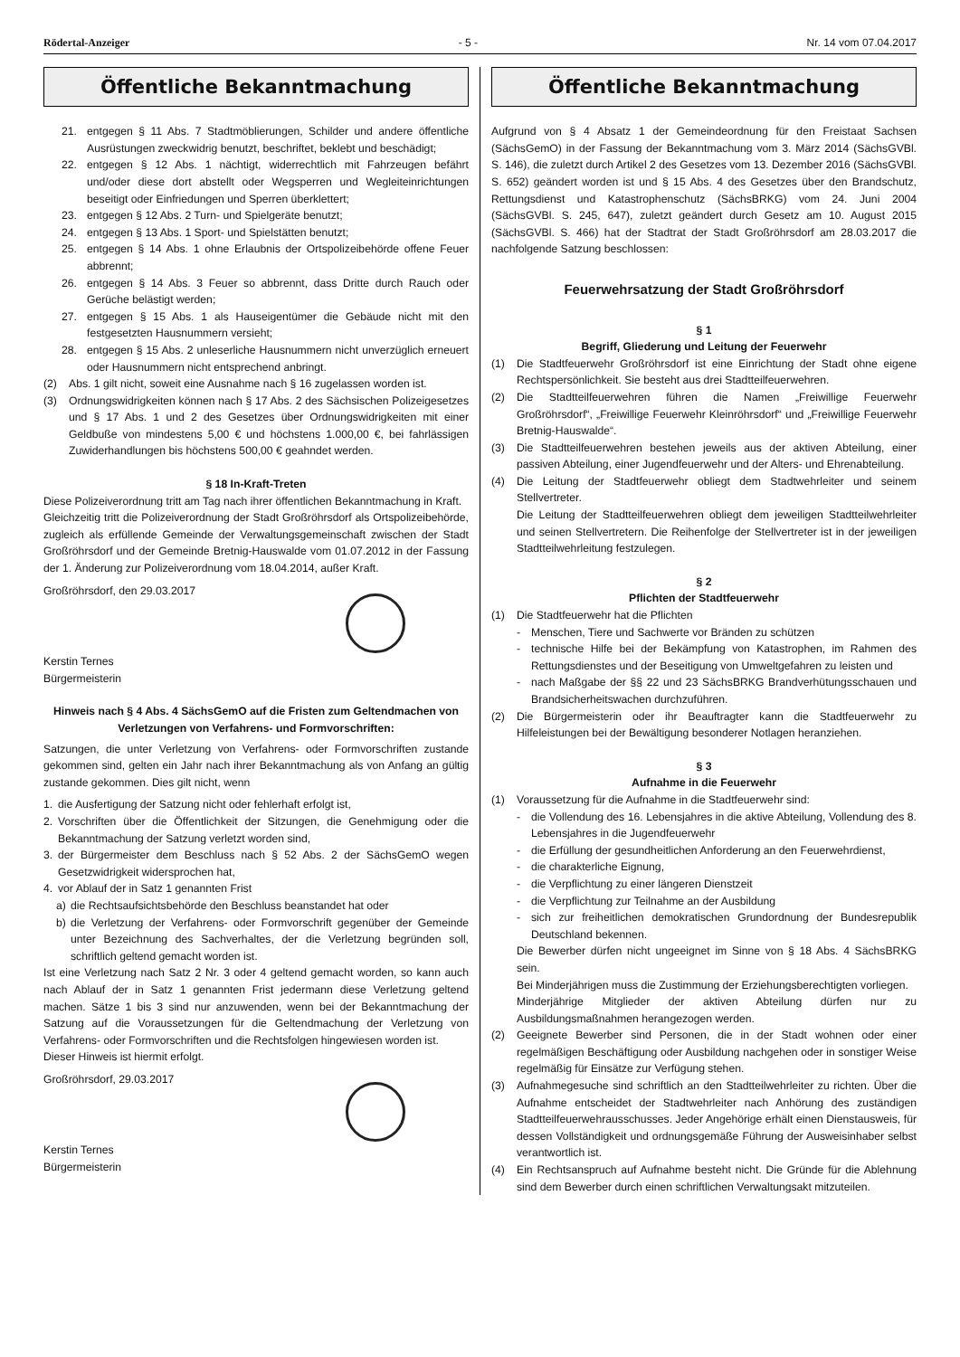Rödertal-Anzeiger - 5 - Nr. 14 vom 07.04.2017
Öffentliche Bekanntmachung
21. entgegen § 11 Abs. 7 Stadtmöblierungen, Schilder und andere öffentliche Ausrüstungen zweckwidrig benutzt, beschriftet, beklebt und beschädigt;
22. entgegen § 12 Abs. 1 nächtigt, widerrechtlich mit Fahrzeugen befährt und/oder diese dort abstellt oder Wegsperren und Wegleiteinrichtungen beseitigt oder Einfriedungen und Sperren überklettert;
23. entgegen § 12 Abs. 2 Turn- und Spielgeräte benutzt;
24. entgegen § 13 Abs. 1 Sport- und Spielstätten benutzt;
25. entgegen § 14 Abs. 1 ohne Erlaubnis der Ortspolizeibehörde offene Feuer abbrennt;
26. entgegen § 14 Abs. 3 Feuer so abbrennt, dass Dritte durch Rauch oder Gerüche belästigt werden;
27. entgegen § 15 Abs. 1 als Hauseigentümer die Gebäude nicht mit den festgesetzten Hausnummern versieht;
28. entgegen § 15 Abs. 2 unleserliche Hausnummern nicht unverzüglich erneuert oder Hausnummern nicht entsprechend anbringt.
(2) Abs. 1 gilt nicht, soweit eine Ausnahme nach § 16 zugelassen worden ist.
(3) Ordnungswidrigkeiten können nach § 17 Abs. 2 des Sächsischen Polizeigesetzes und § 17 Abs. 1 und 2 des Gesetzes über Ordnungswidrigkeiten mit einer Geldbuße von mindestens 5,00 € und höchstens 1.000,00 €, bei fahrlässigen Zuwiderhandlungen bis höchstens 500,00 € geahndet werden.
§ 18 In-Kraft-Treten
Diese Polizeiverordnung tritt am Tag nach ihrer öffentlichen Bekanntmachung in Kraft.
Gleichzeitig tritt die Polizeiverordnung der Stadt Großröhrsdorf als Ortspolizeibehörde, zugleich als erfüllende Gemeinde der Verwaltungsgemeinschaft zwischen der Stadt Großröhrsdorf und der Gemeinde Bretnig-Hauswalde vom 01.07.2012 in der Fassung der 1. Änderung zur Polizeiverordnung vom 18.04.2014, außer Kraft.
Großröhrsdorf, den 29.03.2017
Kerstin Ternes
Bürgermeisterin
Hinweis nach § 4 Abs. 4 SächsGemO auf die Fristen zum Geltendmachen von Verletzungen von Verfahrens- und Formvorschriften:
Satzungen, die unter Verletzung von Verfahrens- oder Formvorschriften zustande gekommen sind, gelten ein Jahr nach ihrer Bekanntmachung als von Anfang an gültig zustande gekommen. Dies gilt nicht, wenn
1. die Ausfertigung der Satzung nicht oder fehlerhaft erfolgt ist,
2. Vorschriften über die Öffentlichkeit der Sitzungen, die Genehmigung oder die Bekanntmachung der Satzung verletzt worden sind,
3. der Bürgermeister dem Beschluss nach § 52 Abs. 2 der SächsGemO wegen Gesetzwidrigkeit widersprochen hat,
4. vor Ablauf der in Satz 1 genannten Frist
a) die Rechtsaufsichtsbehörde den Beschluss beanstandet hat oder
b) die Verletzung der Verfahrens- oder Formvorschrift gegenüber der Gemeinde unter Bezeichnung des Sachverhaltes, der die Verletzung begründen soll, schriftlich geltend gemacht worden ist.
Ist eine Verletzung nach Satz 2 Nr. 3 oder 4 geltend gemacht worden, so kann auch nach Ablauf der in Satz 1 genannten Frist jedermann diese Verletzung geltend machen. Sätze 1 bis 3 sind nur anzuwenden, wenn bei der Bekanntmachung der Satzung auf die Voraussetzungen für die Geltendmachung der Verletzung von Verfahrens- oder Formvorschriften und die Rechtsfolgen hingewiesen worden ist.
Dieser Hinweis ist hiermit erfolgt.
Großröhrsdorf, 29.03.2017
Kerstin Ternes
Bürgermeisterin
Öffentliche Bekanntmachung
Aufgrund von § 4 Absatz 1 der Gemeindeordnung für den Freistaat Sachsen (SächsGemO) in der Fassung der Bekanntmachung vom 3. März 2014 (SächsGVBl. S. 146), die zuletzt durch Artikel 2 des Gesetzes vom 13. Dezember 2016 (SächsGVBl. S. 652) geändert worden ist und § 15 Abs. 4 des Gesetzes über den Brandschutz, Rettungsdienst und Katastrophenschutz (SächsBRKG) vom 24. Juni 2004 (SächsGVBl. S. 245, 647), zuletzt geändert durch Gesetz am 10. August 2015 (SächsGVBl. S. 466) hat der Stadtrat der Stadt Großröhrsdorf am 28.03.2017 die nachfolgende Satzung beschlossen:
Feuerwehrsatzung der Stadt Großröhrsdorf
§ 1
Begriff, Gliederung und Leitung der Feuerwehr
(1) Die Stadtfeuerwehr Großröhrsdorf ist eine Einrichtung der Stadt ohne eigene Rechtspersönlichkeit. Sie besteht aus drei Stadtteilfeuerwehren.
(2) Die Stadtteilfeuerwehren führen die Namen „Freiwillige Feuerwehr Großröhrsdorf“, „Freiwillige Feuerwehr Kleinröhrsdorf“ und „Freiwillige Feuerwehr Bretnig-Hauswalde“.
(3) Die Stadtteilfeuerwehren bestehen jeweils aus der aktiven Abteilung, einer passiven Abteilung, einer Jugendfeuerwehr und der Alters- und Ehrenabteilung.
(4) Die Leitung der Stadtfeuerwehr obliegt dem Stadtwehrleiter und seinem Stellvertreter.
Die Leitung der Stadtteilfeuerwehren obliegt dem jeweiligen Stadtteilwehrleiter und seinen Stellvertretern. Die Reihenfolge der Stellvertreter ist in der jeweiligen Stadtteilwehrleitung festzulegen.
§ 2
Pflichten der Stadtfeuerwehr
(1) Die Stadtfeuerwehr hat die Pflichten
- Menschen, Tiere und Sachwerte vor Bränden zu schützen
- technische Hilfe bei der Bekämpfung von Katastrophen, im Rahmen des Rettungsdienstes und der Beseitigung von Umweltgefahren zu leisten und
- nach Maßgabe der §§ 22 und 23 SächsBRKG Brandverhütungsschauen und Brandsicherheitswachen durchzuführen.
(2) Die Bürgermeisterin oder ihr Beauftragter kann die Stadtfeuerwehr zu Hilfeleistungen bei der Bewältigung besonderer Notlagen heranziehen.
§ 3
Aufnahme in die Feuerwehr
(1) Voraussetzung für die Aufnahme in die Stadtfeuerwehr sind:
- die Vollendung des 16. Lebensjahres in die aktive Abteilung, Vollendung des 8. Lebensjahres in die Jugendfeuerwehr
- die Erfüllung der gesundheitlichen Anforderung an den Feuerwehrdienst,
- die charakterliche Eignung,
- die Verpflichtung zu einer längeren Dienstzeit
- die Verpflichtung zur Teilnahme an der Ausbildung
- sich zur freiheitlichen demokratischen Grundordnung der Bundesrepublik Deutschland bekennen.
Die Bewerber dürfen nicht ungeeignet im Sinne von § 18 Abs. 4 SächsBRKG sein.
Bei Minderjährigen muss die Zustimmung der Erziehungsberechtigten vorliegen.
Minderjährige Mitglieder der aktiven Abteilung dürfen nur zu Ausbildungsmaßnahmen herangezogen werden.
(2) Geeignete Bewerber sind Personen, die in der Stadt wohnen oder einer regelmäßigen Beschäftigung oder Ausbildung nachgehen oder in sonstiger Weise regelmäßig für Einsätze zur Verfügung stehen.
(3) Aufnahmegesuche sind schriftlich an den Stadtteilwehrleiter zu richten. Über die Aufnahme entscheidet der Stadtwehrleiter nach Anhörung des zuständigen Stadtteilfeuerwehrausschusses. Jeder Angehörige erhält einen Dienstausweis, für dessen Vollständigkeit und ordnungsgemäße Führung der Ausweisinhaber selbst verantwortlich ist.
(4) Ein Rechtsanspruch auf Aufnahme besteht nicht. Die Gründe für die Ablehnung sind dem Bewerber durch einen schriftlichen Verwaltungsakt mitzuteilen.